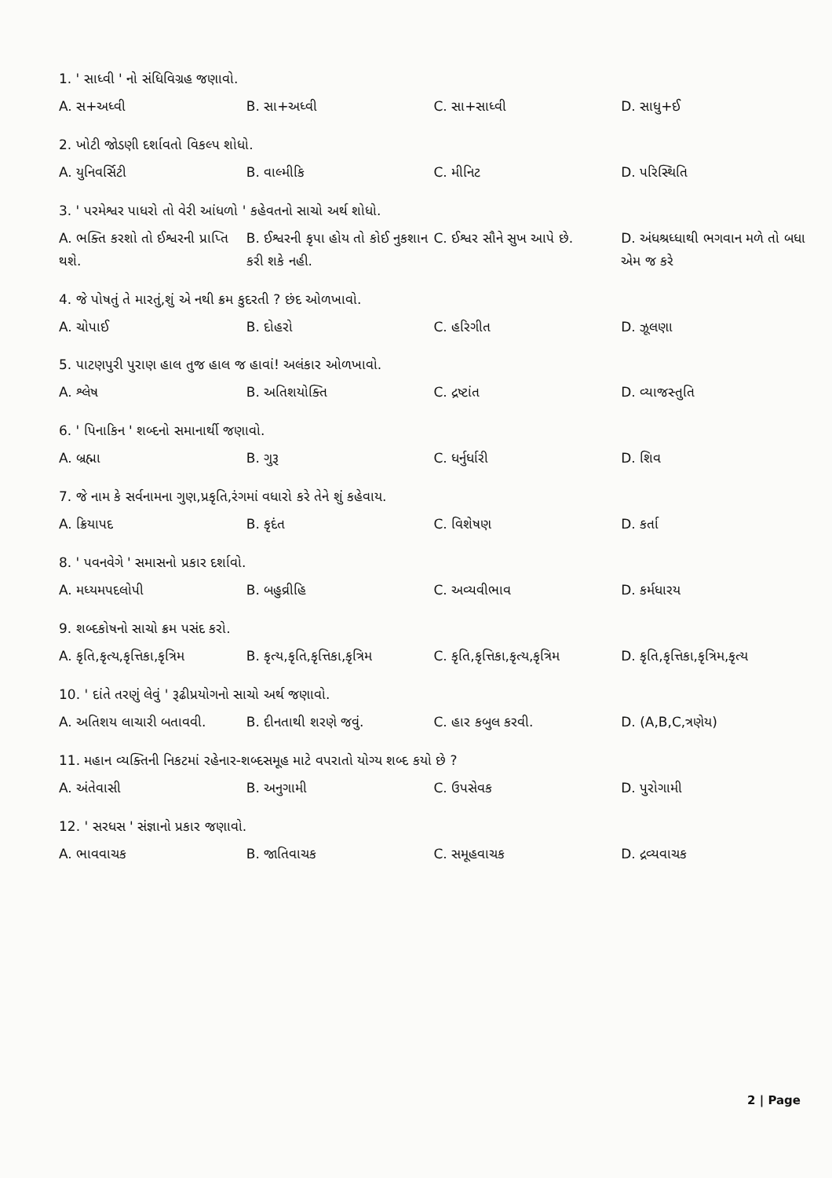1. ' સાધ્વી ' નો સંધિવિગ્રહ જણાવો.
A. સ+અધ્વી B. સા+અધ્વી C. સા+સાધ્વી D. સાધુ+ઈ
2. ખોટી જોડણી દર્શાવતો વિકલ્પ શોધો.
A. યુનિવર્સિટી B. વાલ્મીકિ C. મીનિટ D. પરિસ્થિતિ
3. ' પરમેશ્વર પાધરો તો વેરી આંધળો ' કહેવતનો સાચો અર્થ શોધો.
A. ભક્તિ કરશો તો ઈશ્વરની પ્રાપ્તિ થશે.
B. ઈશ્વરની કૃપા હોય તો કોઈ નુકશાન કરી શકે નહી.
C. ઈશ્વર સૌને સુખ આપે છે.
D. અંધશ્રધ્ધાથી ભગવાન મળે તો બધા એમ જ કરે
4. જે પોષતું તે મારતું,શું એ નથી ક્રમ કુદરતી ? છંદ ઓળખાવો.
A. ચોપાઈ B. દોહરો C. હરિગીત D. ઝૂલણા
5. પાટણપુરી પુરાણ હાલ તુજ હાલ જ હાવાં! અલંકાર ઓળખાવો.
A. શ્લેષ B. અતિશયોક્તિ C. દ્રષ્ટાંત D. વ્યાજસ્તુતિ
6. ' પિનાકિન ' શબ્દનો સમાનાર્થી જણાવો.
A. બ્રહ્મા B. ગુરૂ C. ધર્નુર્ધારી D. શિવ
7. જે નામ કે સર્વનામના ગુણ,પ્રકૃતિ,રંગમાં વધારો કરે તેને શું કહેવાય.
A. ક્રિયાપદ B. કૃદંત C. વિશેષણ D. કર્તા
8. ' પવનવેગે ' સમાસનો પ્રકાર દર્શાવો.
A. મધ્યમપદલોપી B. બહુવ્રીહિ C. અવ્યવીભાવ D. કર્મધારય
9. શબ્દકોષનો સાચો ક્રમ પસંદ કરો.
A. કૃતિ,કૃત્ય,કૃત્તિકા,કૃત્રિમ
B. કૃત્ય,કૃતિ,કૃત્તિકા,કૃત્રિમ
C. કૃતિ,કૃત્તિકા,કૃત્ય,કૃત્રિમ
D. કૃતિ,કૃત્તિકા,કૃત્રિમ,કૃત્ય
10. ' દાંતે તરણું લેવું ' રૂઢીપ્રયોગનો સાચો અર્થ જણાવો.
A. અતિશય લાચારી બતાવવી. B. દીનતાથી શરણે જવું. C. હાર કબુલ કરવી. D. (A,B,C,ત્રણેય)
11. મહાન વ્યક્તિની નિકટમાં રહેનાર-શબ્દસમૂહ માટે વપરાતો યોગ્ય શબ્દ કયો છે ?
A. અંતેવાસી B. અનુગામી C. ઉપસેવક D. પુરોગામી
12. ' સરધસ ' સંજ્ઞાનો પ્રકાર જણાવો.
A. ભાવવાચક B. જાતિવાચક C. સમૂહવાચક D. દ્રવ્યવાચક
2 | Page